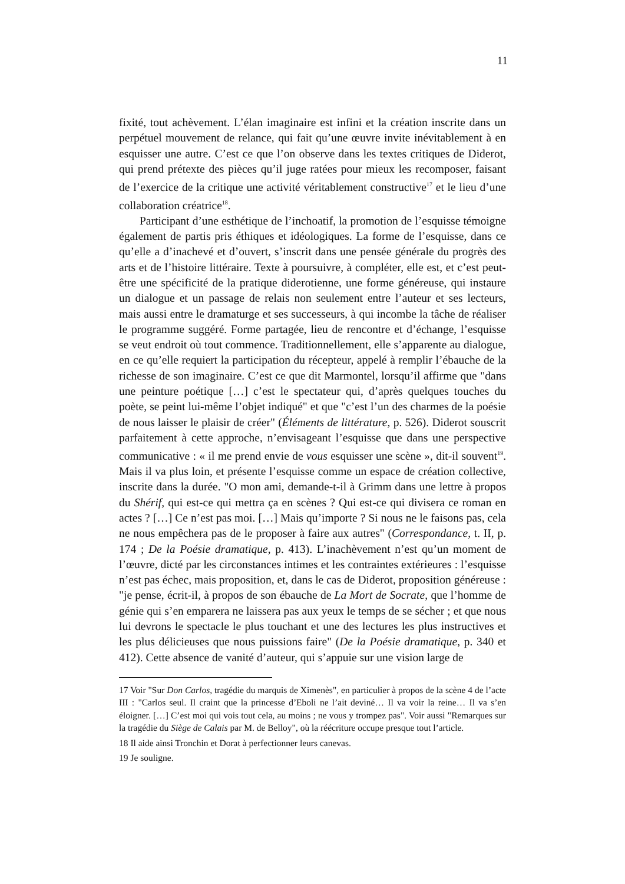11
fixité, tout achèvement. L’élan imaginaire est infini et la création inscrite dans un perpétuel mouvement de relance, qui fait qu’une œuvre invite inévitablement à en esquisser une autre. C’est ce que l’on observe dans les textes critiques de Diderot, qui prend prétexte des pièces qu’il juge ratées pour mieux les recomposer, faisant de l’exercice de la critique une activité véritablement constructive<sup>17</sup> et le lieu d’une collaboration créatrice<sup>18</sup>.
Participant d’une esthétique de l’inchoatif, la promotion de l’esquisse témoigne également de partis pris éthiques et idéologiques. La forme de l’esquisse, dans ce qu’elle a d’inachevé et d’ouvert, s’inscrit dans une pensée générale du progrès des arts et de l’histoire littéraire. Texte à poursuivre, à compléter, elle est, et c’est peut-être une spécificité de la pratique diderotienne, une forme généreuse, qui instaure un dialogue et un passage de relais non seulement entre l’auteur et ses lecteurs, mais aussi entre le dramaturge et ses successeurs, à qui incombe la tâche de réaliser le programme suggéré. Forme partagée, lieu de rencontre et d’échange, l’esquisse se veut endroit où tout commence. Traditionnellement, elle s’apparente au dialogue, en ce qu’elle requiert la participation du récepteur, appelé à remplir l’ébauche de la richesse de son imaginaire. C’est ce que dit Marmontel, lorsqu’il affirme que "dans une peinture poétique […] c’est le spectateur qui, d’après quelques touches du poète, se peint lui-même l’objet indiqué" et que "c’est l’un des charmes de la poésie de nous laisser le plaisir de créer" (Éléments de littérature, p. 526). Diderot souscrit parfaitement à cette approche, n’envisageant l’esquisse que dans une perspective communicative : « il me prend envie de vous esquisser une scène », dit-il souvent<sup>19</sup>. Mais il va plus loin, et présente l’esquisse comme un espace de création collective, inscrite dans la durée. "O mon ami, demande-t-il à Grimm dans une lettre à propos du Shérif, qui est-ce qui mettra ça en scènes ? Qui est-ce qui divisera ce roman en actes ? […] Ce n’est pas moi. […] Mais qu’importe ? Si nous ne le faisons pas, cela ne nous empêchera pas de le proposer à faire aux autres" (Correspondance, t. II, p. 174 ; De la Poésie dramatique, p. 413). L’inachèvement n’est qu’un moment de l’œuvre, dicté par les circonstances intimes et les contraintes extérieures : l’esquisse n’est pas échec, mais proposition, et, dans le cas de Diderot, proposition généreuse : "je pense, écrit-il, à propos de son ébauche de La Mort de Socrate, que l’homme de génie qui s’en emparera ne laissera pas aux yeux le temps de se sécher ; et que nous lui devrons le spectacle le plus touchant et une des lectures les plus instructives et les plus délicieuses que nous puissions faire" (De la Poésie dramatique, p. 340 et 412). Cette absence de vanité d’auteur, qui s’appuie sur une vision large de
17 Voir "Sur Don Carlos, tragédie du marquis de Ximenès", en particulier à propos de la scène 4 de l’acte III : "Carlos seul. Il craint que la princesse d’Eboli ne l’ait deviné… Il va voir la reine… Il va s’en éloigner. […] C’est moi qui vois tout cela, au moins ; ne vous y trompez pas". Voir aussi "Remarques sur la tragédie du Siège de Calais par M. de Belloy", où la réécriture occupe presque tout l’article.
18 Il aide ainsi Tronchin et Dorat à perfectionner leurs canevas.
19 Je souligne.